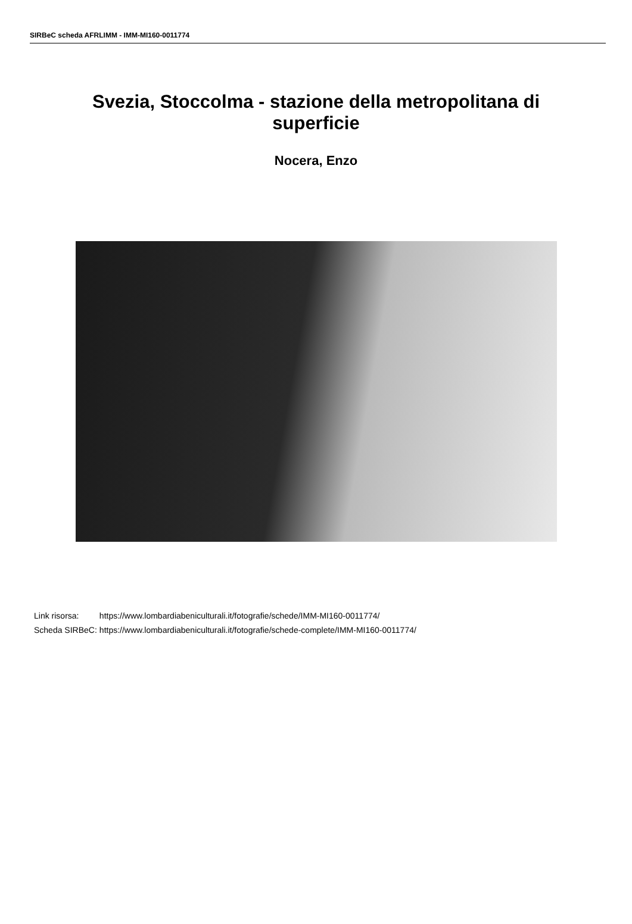SIRBeC scheda AFRLIMM - IMM-MI160-0011774
Svezia, Stoccolma - stazione della metropolitana di superficie
Nocera, Enzo
| Link risorsa: | https://www.lombardiabeniculturali.it/fotografie/schede/IMM-MI160-0011774/ |
| Scheda SIRBeC: | https://www.lombardiabeniculturali.it/fotografie/schede-complete/IMM-MI160-0011774/ |